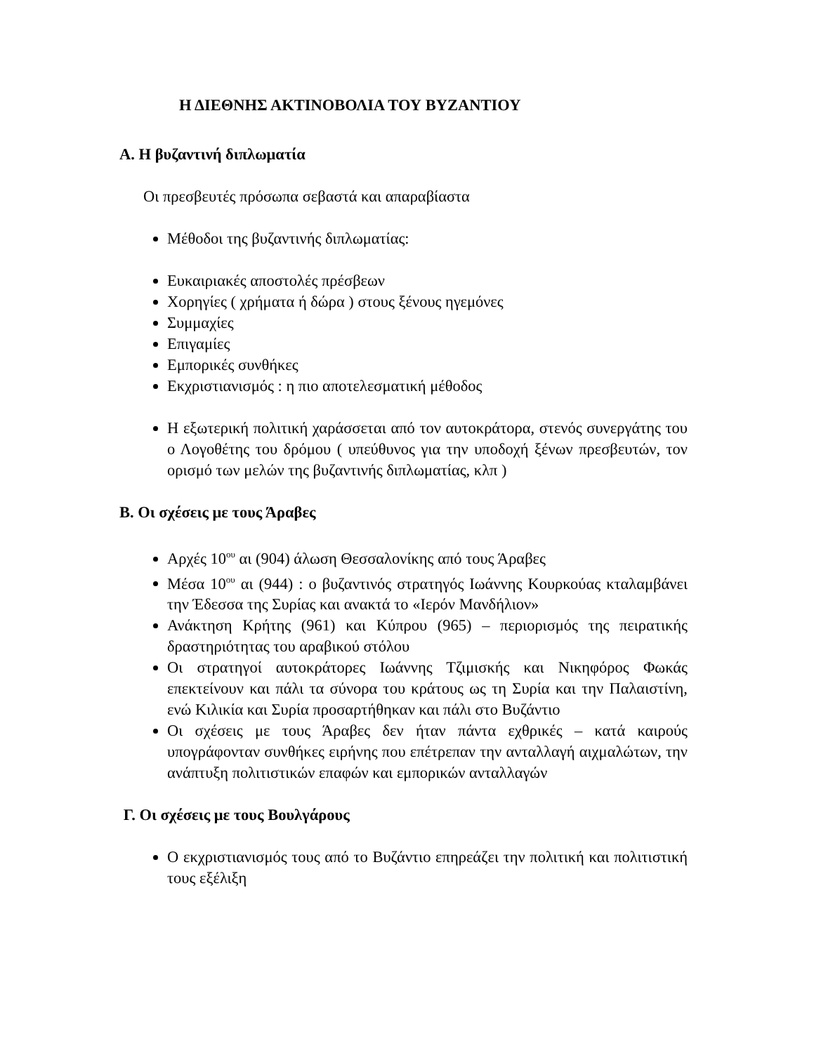Η ΔΙΕΘΝΗΣ ΑΚΤΙΝΟΒΟΛΙΑ ΤΟΥ ΒΥΖΑΝΤΙΟΥ
Α. Η βυζαντινή διπλωματία
Οι πρεσβευτές πρόσωπα σεβαστά και απαραβίαστα
Μέθοδοι της βυζαντινής διπλωματίας:
Ευκαιριακές αποστολές πρέσβεων
Χορηγίες ( χρήματα ή δώρα ) στους ξένους ηγεμόνες
Συμμαχίες
Επιγαμίες
Εμπορικές συνθήκες
Εκχριστιανισμός : η πιο αποτελεσματική μέθοδος
Η εξωτερική πολιτική χαράσσεται από τον αυτοκράτορα, στενός συνεργάτης του ο Λογοθέτης του δρόμου ( υπεύθυνος για την υποδοχή ξένων πρεσβευτών, τον ορισμό των μελών της βυζαντινής διπλωματίας, κλπ )
Β. Οι σχέσεις με τους Άραβες
Αρχές 10<sup>ου</sup> αι (904) άλωση Θεσσαλονίκης από τους Άραβες
Μέσα 10<sup>ου</sup> αι (944) : ο βυζαντινός στρατηγός Ιωάννης Κουρκούας κταλαμβάνει την Έδεσσα της Συρίας και ανακτά το «Ιερόν Μανδήλιον»
Ανάκτηση Κρήτης (961) και Κύπρου (965) – περιορισμός της πειρατικής δραστηριότητας του αραβικού στόλου
Οι στρατηγοί αυτοκράτορες Ιωάννης Τζιμισκής και Νικηφόρος Φωκάς επεκτείνουν και πάλι τα σύνορα του κράτους ως τη Συρία και την Παλαιστίνη, ενώ Κιλικία και Συρία προσαρτήθηκαν και πάλι στο Βυζάντιο
Οι σχέσεις με τους Άραβες δεν ήταν πάντα εχθρικές – κατά καιρούς υπογράφονταν συνθήκες ειρήνης που επέτρεπαν την ανταλλαγή αιχμαλώτων, την ανάπτυξη πολιτιστικών επαφών και εμπορικών ανταλλαγών
Γ. Οι σχέσεις με τους Βουλγάρους
Ο εκχριστιανισμός τους από το Βυζάντιο επηρεάζει την πολιτική και πολιτιστική τους εξέλιξη